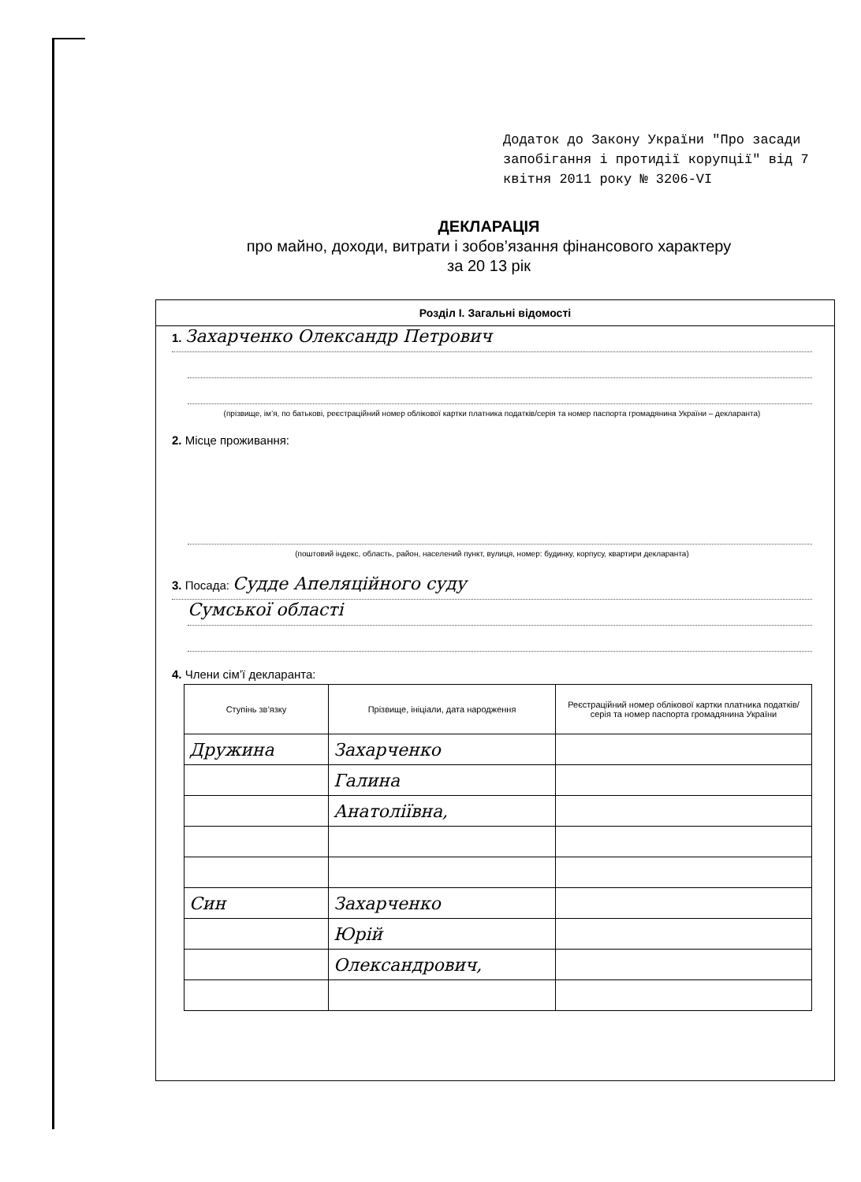Додаток до Закону України "Про засади запобігання і протидії корупції" від 7 квітня 2011 року № 3206-VI
ДЕКЛАРАЦІЯ
про майно, доходи, витрати і зобов’язання фінансового характеру
за 20 13 рік
Розділ I. Загальні відомості
1. Захарченко Олександр Петрович
(прізвище, ім’я, по батькові, реєстраційний номер облікової картки платника податків/серія та номер паспорта громадянина України – декларанта)
2. Місце проживання:
(поштовий індекс, область, район, населений пункт, вулиця, номер: будинку, корпусу, квартири декларанта)
3. Посада: Судде Апеляційного суду
Сумської області
4. Члени сім’ї декларанта:
| Ступінь зв’язку | Прізвище, ініціали, дата народження | Реєстраційний номер облікової картки платника податків/ серія та номер паспорта громадянина України |
| --- | --- | --- |
| Дружина | Захарченко | |
| | Галина | |
| | Анатоліївна, | |
| Син | Захарченко | |
| | Юрій | |
| | Олександрович, | |